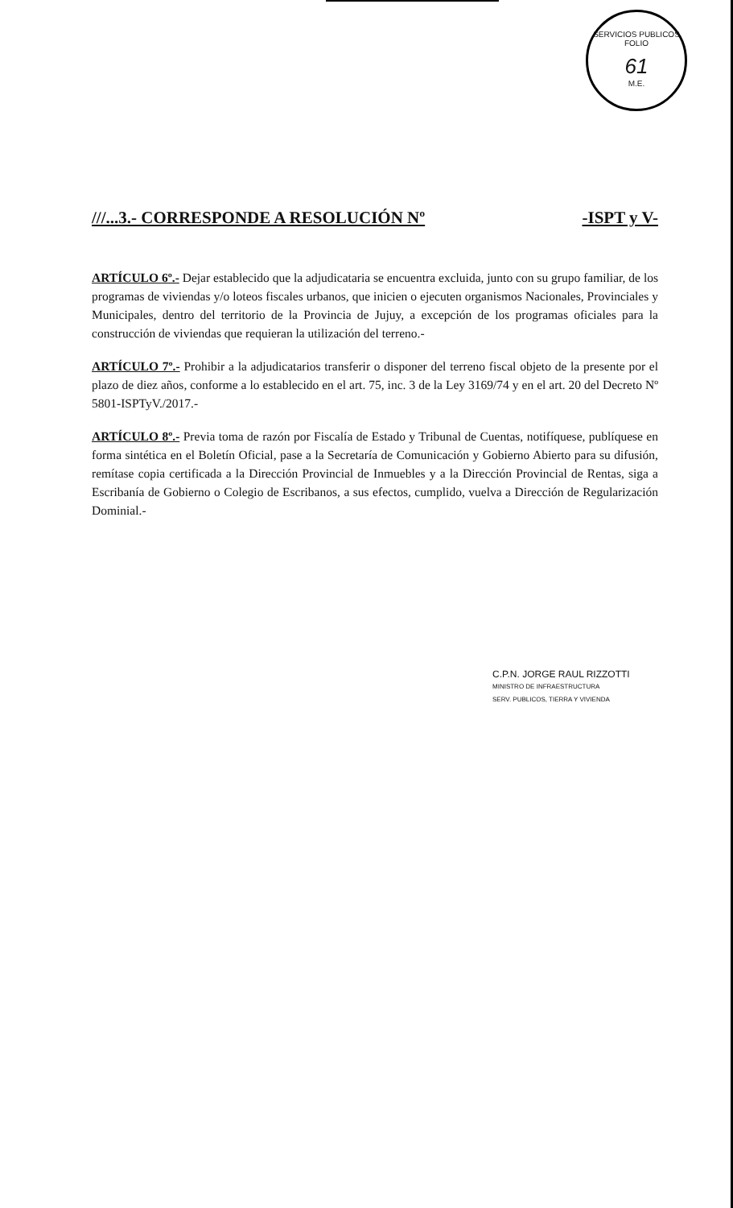SERVICIOS PUBLICOS
FOLIO
61
M.E.
///...3.- CORRESPONDE A RESOLUCIÓN Nº -ISPT y V-
ARTÍCULO 6º.- Dejar establecido que la adjudicataria se encuentra excluida, junto con su grupo familiar, de los programas de viviendas y/o loteos fiscales urbanos, que inicien o ejecuten organismos Nacionales, Provinciales y Municipales, dentro del territorio de la Provincia de Jujuy, a excepción de los programas oficiales para la construcción de viviendas que requieran la utilización del terreno.-
ARTÍCULO 7º.- Prohibir a la adjudicatarios transferir o disponer del terreno fiscal objeto de la presente por el plazo de diez años, conforme a lo establecido en el art. 75, inc. 3 de la Ley 3169/74 y en el art. 20 del Decreto Nº 5801-ISPTyV./2017.-
ARTÍCULO 8º.- Previa toma de razón por Fiscalía de Estado y Tribunal de Cuentas, notifíquese, publíquese en forma sintética en el Boletín Oficial, pase a la Secretaría de Comunicación y Gobierno Abierto para su difusión, remítase copia certificada a la Dirección Provincial de Inmuebles y a la Dirección Provincial de Rentas, siga a Escribanía de Gobierno o Colegio de Escribanos, a sus efectos, cumplido, vuelva a Dirección de Regularización Dominial.-
C.P.N. JORGE RAUL RIZZOTTI
MINISTRO DE INFRAESTRUCTURA
SERV. PUBLICOS, TIERRA Y VIVIENDA